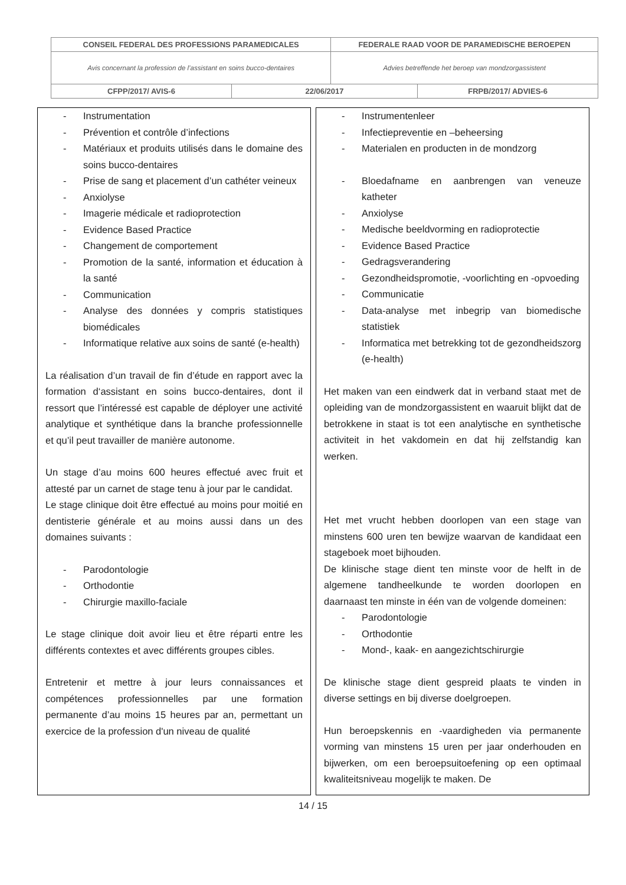| CONSEIL FEDERAL DES PROFESSIONS PARAMEDICALES | | FEDERALE RAAD VOOR DE PARAMEDISCHE BEROEPEN | |
| Avis concernant la profession de l’assistant en soins bucco-dentaires | | Advies betreffende het beroep van mondzorgassistent | |
| CFPP/2017/ AVIS-6 | 22/06/2017 | | FRPB/2017/ ADVIES-6 |
| - Instrumentation - Prévention et contrôle d’infections - Matériaux et produits utilisés dans le domaine des soins bucco-dentaires - Prise de sang et placement d’un cathéter veineux - Anxiolyse - Imagerie médicale et radioprotection - Evidence Based Practice - Changement de comportement - Promotion de la santé, information et éducation à la santé - Communication - Analyse des données y compris statistiques biomédicales - Informatique relative aux soins de santé (e-health) La réalisation d’un travail de fin d’étude en rapport avec la formation d‘assistant en soins bucco-dentaires, dont il ressort que l’intéressé est capable de déployer une activité analytique et synthétique dans la branche professionnelle et qu’il peut travailler de manière autonome. Un stage d’au moins 600 heures effectué avec fruit et attesté par un carnet de stage tenu à jour par le candidat. Le stage clinique doit être effectué au moins pour moitié en dentisterie générale et au moins aussi dans un des domaines suivants : - Parodontologie - Orthodontie - Chirurgie maxillo-faciale Le stage clinique doit avoir lieu et être réparti entre les différents contextes et avec différents groupes cibles. Entretenir et mettre à jour leurs connaissances et compétences professionnelles par une formation permanente d’au moins 15 heures par an, permettant un exercice de la profession d'un niveau de qualité | | - Instrumentenleer - Infectiepreventie en –beheersing - Materialen en producten in de mondzorg - Bloedafname en aanbrengen van veneuze katheter - Anxiolyse - Medische beeldvorming en radioprotectie - Evidence Based Practice - Gedragsverandering - Gezondheidspromotie, -voorlichting en -opvoeding - Communicatie - Data-analyse met inbegrip van biomedische statistiek - Informatica met betrekking tot de gezondheidszorg (e-health) Het maken van een eindwerk dat in verband staat met de opleiding van de mondzorgassistent en waaruit blijkt dat de betrokkene in staat is tot een analytische en synthetische activiteit in het vakdomein en dat hij zelfstandig kan werken. Het met vrucht hebben doorlopen van een stage van minstens 600 uren ten bewijze waarvan de kandidaat een stageboek moet bijhouden. De klinische stage dient ten minste voor de helft in de algemene tandheelkunde te worden doorlopen en daarnaast ten minste in één van de volgende domeinen: - Parodontologie - Orthodontie - Mond-, kaak- en aangezichtschirurgie De klinische stage dient gespreid plaats te vinden in diverse settings en bij diverse doelgroepen. Hun beroepskennis en -vaardigheden via permanente vorming van minstens 15 uren per jaar onderhouden en bijwerken, om een beroepsuitoefening op een optimaal kwaliteitsniveau mogelijk te maken. De |
14 / 15